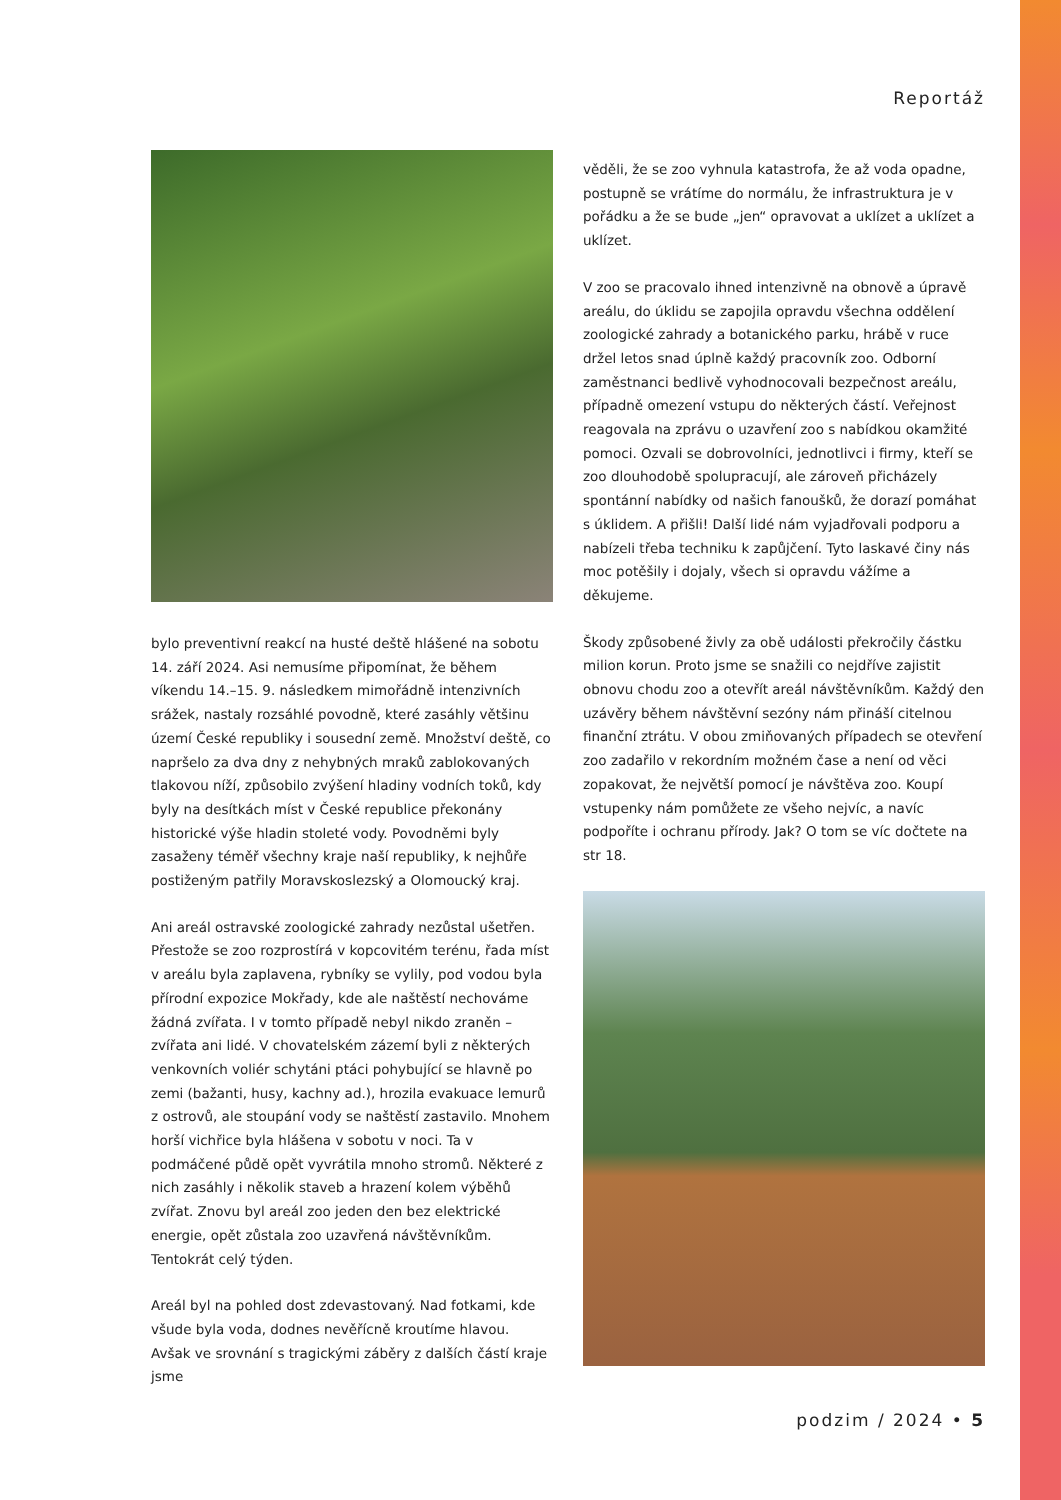Reportáž
bylo preventivní reakcí na husté deště hlášené na sobotu 14. září 2024. Asi nemusíme připomínat, že během víkendu 14.–15. 9. následkem mimořádně intenzivních srážek, nastaly rozsáhlé povodně, které zasáhly většinu území České republiky i sousední země. Množství deště, co napršelo za dva dny z nehybných mraků zablokovaných tlakovou níží, způsobilo zvýšení hladiny vodních toků, kdy byly na desítkách míst v České republice překonány historické výše hladin stoleté vody. Povodněmi byly zasaženy téměř všechny kraje naší republiky, k nejhůře postiženým patřily Moravskoslezský a Olomoucký kraj.
Ani areál ostravské zoologické zahrady nezůstal ušetřen. Přestože se zoo rozprostírá v kopcovitém terénu, řada míst v areálu byla zaplavena, rybníky se vylily, pod vodou byla přírodní expozice Mokřady, kde ale naštěstí nechováme žádná zvířata. I v tomto případě nebyl nikdo zraněn – zvířata ani lidé. V chovatelském zázemí byli z některých venkovních voliér schytáni ptáci pohybující se hlavně po zemi (bažanti, husy, kachny ad.), hrozila evakuace lemurů z ostrovů, ale stoupání vody se naštěstí zastavilo. Mnohem horší vichřice byla hlášena v sobotu v noci. Ta v podmáčené půdě opět vyvrátila mnoho stromů. Některé z nich zasáhly i několik staveb a hrazení kolem výběhů zvířat. Znovu byl areál zoo jeden den bez elektrické energie, opět zůstala zoo uzavřená návštěvníkům. Tentokrát celý týden.
Areál byl na pohled dost zdevastovaný. Nad fotkami, kde všude byla voda, dodnes nevěřícně kroutíme hlavou. Avšak ve srovnání s tragickými záběry z dalších částí kraje jsme
věděli, že se zoo vyhnula katastrofa, že až voda opadne, postupně se vrátíme do normálu, že infrastruktura je v pořádku a že se bude „jen“ opravovat a uklízet a uklízet a uklízet.
V zoo se pracovalo ihned intenzivně na obnově a úpravě areálu, do úklidu se zapojila opravdu všechna oddělení zoologické zahrady a botanického parku, hrábě v ruce držel letos snad úplně každý pracovník zoo. Odborní zaměstnanci bedlivě vyhodnocovali bezpečnost areálu, případně omezení vstupu do některých částí. Veřejnost reagovala na zprávu o uzavření zoo s nabídkou okamžité pomoci. Ozvali se dobrovolníci, jednotlivci i firmy, kteří se zoo dlouhodobě spolupracují, ale zároveň přicházely spontánní nabídky od našich fanoušků, že dorazí pomáhat s úklidem. A přišli! Další lidé nám vyjadřovali podporu a nabízeli třeba techniku k zapůjčení. Tyto laskavé činy nás moc potěšily i dojaly, všech si opravdu vážíme a děkujeme.
Škody způsobené živly za obě události překročily částku milion korun. Proto jsme se snažili co nejdříve zajistit obnovu chodu zoo a otevřít areál návštěvníkům. Každý den uzávěry během návštěvní sezóny nám přináší citelnou finanční ztrátu. V obou zmiňovaných případech se otevření zoo zadařilo v rekordním možném čase a není od věci zopakovat, že největší pomocí je návštěva zoo. Koupí vstupenky nám pomůžete ze všeho nejvíc, a navíc podpoříte i ochranu přírody. Jak? O tom se víc dočtete na str 18.
podzim / 2024 • 5